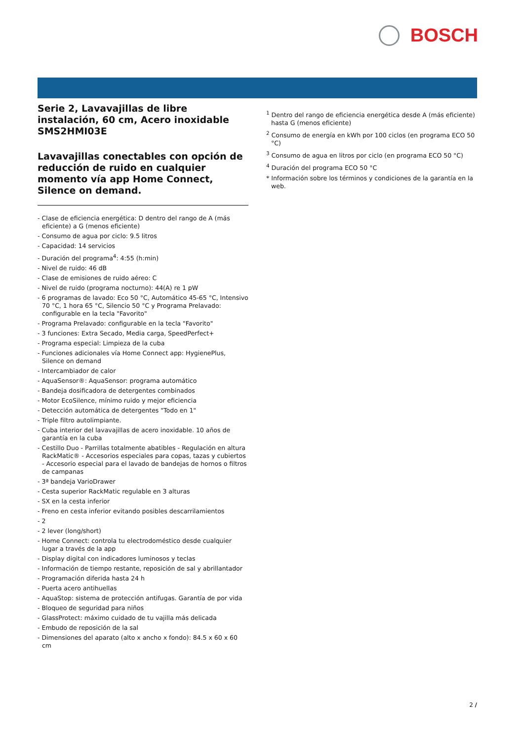BOSCH
Serie 2, Lavavajillas de libre instalación, 60 cm, Acero inoxidable SMS2HMI03E
Lavavajillas conectables con opción de reducción de ruido en cualquier momento vía app Home Connect, Silence on demand.
- Clase de eficiencia energética: D dentro del rango de A (más eficiente) a G (menos eficiente)
- Consumo de agua por ciclo: 9.5 litros
- Capacidad: 14 servicios
- Duración del programa<sup>4</sup>: 4:55 (h:min)
- Nivel de ruido: 46 dB
- Clase de emisiones de ruido aéreo: C
- Nivel de ruido (programa nocturno): 44(A) re 1 pW
- 6 programas de lavado: Eco 50 °C, Automático 45-65 °C, Intensivo 70 °C, 1 hora 65 °C, Silencio 50 °C y Programa Prelavado: configurable en la tecla "Favorito"
- Programa Prelavado: configurable en la tecla "Favorito"
- 3 funciones: Extra Secado, Media carga, SpeedPerfect+
- Programa especial: Limpieza de la cuba
- Funciones adicionales vía Home Connect app: HygienePlus, Silence on demand
- Intercambiador de calor
- AquaSensor®: AquaSensor: programa automático
- Bandeja dosificadora de detergentes combinados
- Motor EcoSilence, mínimo ruido y mejor eficiencia
- Detección automática de detergentes "Todo en 1"
- Triple filtro autolimpiante.
- Cuba interior del lavavajillas de acero inoxidable. 10 años de garantía en la cuba
- Cestillo Duo - Parrillas totalmente abatibles - Regulación en altura RackMatic® - Accesorios especiales para copas, tazas y cubiertos - Accesorio especial para el lavado de bandejas de hornos o filtros de campanas
- 3ª bandeja VarioDrawer
- Cesta superior RackMatic regulable en 3 alturas
- SX en la cesta inferior
- Freno en cesta inferior evitando posibles descarrilamientos
- 2
- 2 lever (long/short)
- Home Connect: controla tu electrodoméstico desde cualquier lugar a través de la app
- Display digital con indicadores luminosos y teclas
- Información de tiempo restante, reposición de sal y abrillantador
- Programación diferida hasta 24 h
- Puerta acero antihuellas
- AquaStop: sistema de protección antifugas. Garantía de por vida
- Bloqueo de seguridad para niños
- GlassProtect: máximo cuidado de tu vajilla más delicada
- Embudo de reposición de la sal
- Dimensiones del aparato (alto x ancho x fondo): 84.5 x 60 x 60 cm
<sup>1</sup> Dentro del rango de eficiencia energética desde A (más eficiente) hasta G (menos eficiente)
<sup>2</sup> Consumo de energía en kWh por 100 ciclos (en programa ECO 50 °C)
<sup>3</sup> Consumo de agua en litros por ciclo (en programa ECO 50 °C)
<sup>4</sup> Duración del programa ECO 50 °C
* Información sobre los términos y condiciones de la garantía en la web.
2 /